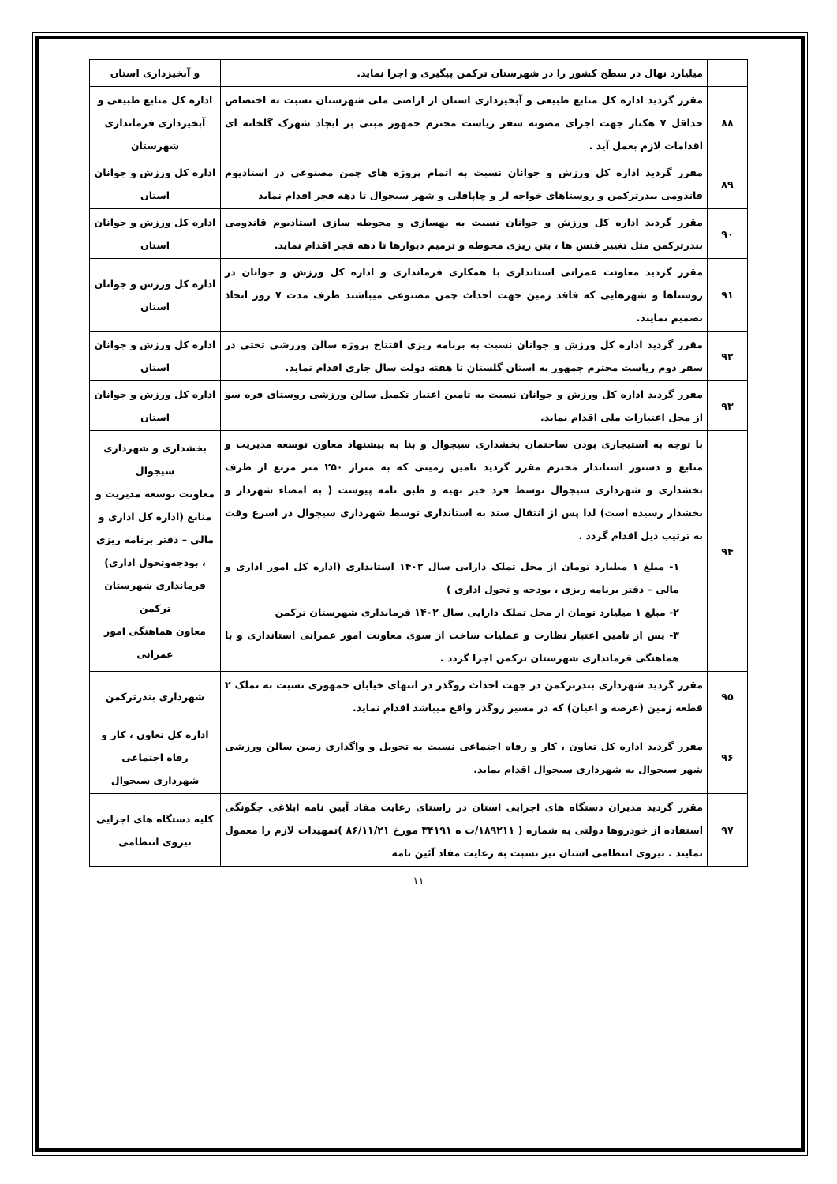| | میلیارد نهال در سطح کشور را در شهرستان ترکمن پیگیری و اجرا نماید. | و آبخیزداری استان |
| ۸۸ | مقرر گردید اداره کل منابع طبیعی و آبخیزداری استان از اراضی ملی شهرستان نسبت به اختصاص حداقل ۷ هکتار جهت اجرای مصوبه سفر ریاست محترم جمهور مبنی بر ایجاد شهرک گلخانه ای اقدامات لازم بعمل آید . | اداره کل منابع طبیعی و آبخیزداری فرمانداری شهرستان |
| ۸۹ | مقرر گردید اداره کل ورزش و جوانان نسبت به اتمام پروژه های چمن مصنوعی در استادیوم قاندومی بندرترکمن و روستاهای خواجه لر و چاپاقلی و شهر سیجوال تا دهه فجر اقدام نماید | اداره کل ورزش و جوانان استان |
| ۹۰ | مقرر گردید اداره کل ورزش و جوانان نسبت به بهسازی و محوطه سازی استادیوم قاندومی بندرترکمن مثل تغییر فنس ها ، بتن ریزی محوطه و ترمیم دیوارها تا دهه فجر اقدام نماید. | اداره کل ورزش و جوانان استان |
| ۹۱ | مقرر گردید معاونت عمرانی استانداری با همکاری فرمانداری و اداره کل ورزش و جوانان در روستاها و شهرهایی که فاقد زمین جهت احداث چمن مصنوعی میباشند ظرف مدت ۷ روز اتخاذ تصمیم نمایند. | اداره کل ورزش و جوانان استان |
| ۹۲ | مقرر گردید اداره کل ورزش و جوانان نسبت به برنامه ریزی افتتاح پروژه سالن ورزشی تختی در سفر دوم ریاست محترم جمهور به استان گلستان تا هفته دولت سال جاری اقدام نماید. | اداره کل ورزش و جوانان استان |
| ۹۳ | مقرر گردید اداره کل ورزش و جوانان نسبت به تامین اعتبار تکمیل سالن ورزشی روستای قره سو از محل اعتبارات ملی اقدام نماید. | اداره کل ورزش و جوانان استان |
| ۹۴ | با توجه به استیجاری بودن ساختمان بخشداری سیجوال و بنا به پیشنهاد معاون توسعه مدیریت و منابع و دستور استاندار محترم مقرر گردید تامین زمینی که به متراژ ۲۵۰ متر مربع از طرف بخشداری و شهرداری سیجوال توسط فرد خیر تهیه و طبق نامه پیوست ( به امضاء شهردار و بخشدار رسیده است) لذا پس از انتقال سند به استانداری توسط شهرداری سیجوال در اسرع وقت به ترتیب ذیل اقدام گردد . ۱- مبلغ ۱ میلیارد تومان از محل تملک دارایی سال ۱۴۰۲ استانداری (اداره کل امور اداری و مالی – دفتر برنامه ریزی ، بودجه و تحول اداری ) ۲- مبلغ ۱ میلیارد تومان از محل تملک دارایی سال ۱۴۰۲ فرمانداری شهرستان ترکمن ۳- پس از تامین اعتبار نظارت و عملیات ساخت از سوی معاونت امور عمرانی استانداری و با هماهنگی فرمانداری شهرستان ترکمن اجرا گردد . | بخشداری و شهرداری سیجوال معاونت توسعه مدیریت و منابع (اداره کل اداری و مالی – دفتر برنامه ریزی ، بودجه‌وتحول اداری) فرمانداری شهرستان ترکمن معاون هماهنگی امور عمرانی |
| ۹۵ | مقرر گردید شهرداری بندرترکمن در جهت احداث روگذر در انتهای خیابان جمهوری نسبت به تملک ۲ قطعه زمین (عرصه و اعیان) که در مسیر روگذر واقع میباشد اقدام نماید. | شهرداری بندرترکمن |
| ۹۶ | مقرر گردید اداره کل تعاون ، کار و رفاه اجتماعی نسبت به تحویل و واگذاری زمین سالن ورزشی شهر سیجوال به شهرداری سیجوال اقدام نماید. | اداره کل تعاون ، کار و رفاه اجتماعی شهرداری سیجوال |
| ۹۷ | مقرر گردید مدیران دستگاه های اجرایی استان در راستای رعایت مفاد آیین نامه ابلاغی چگونگی استفاده از خودروها دولتی به شماره ( ۱۸۹۲۱۱/ت ه ۳۴۱۹۱ مورخ ۸۶/۱۱/۲۱ )تمهیدات لازم را معمول نمایند . نیروی انتظامی استان نیز نسبت به رعایت مفاد آئین نامه | کلیه دستگاه های اجرایی نیروی انتظامی |
۱۱